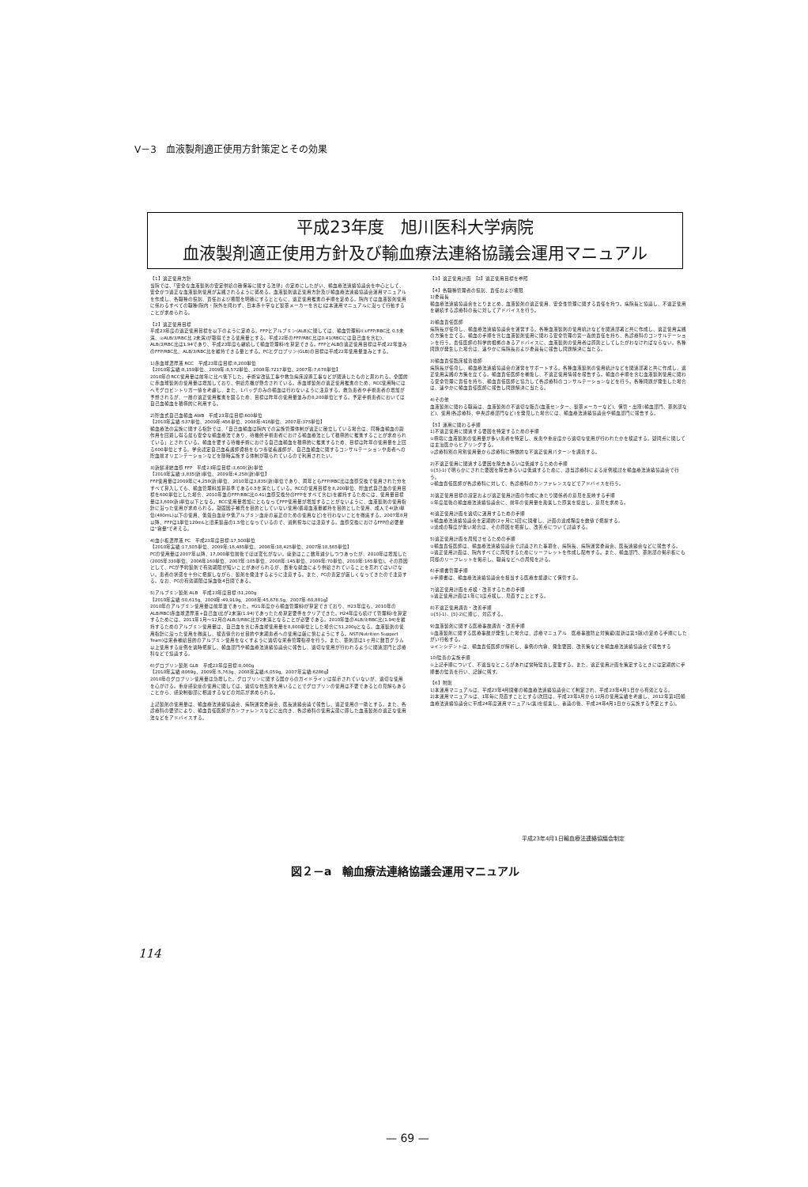V－3　血液製剤適正使用方針策定とその効果
平成23年度　旭川医科大学病院
血液製剤適正使用方針及び輸血療法連絡協議会運用マニュアル
【1】適正使用方針
当院では、「安全な血液製剤の安定供給の確保等に関する法律」の定めにしたがい、輸血療法連絡協議会を中心として、安全かつ適正な血液製剤使用が実践されるように努める。血液製剤適正使用方針及び輸血療法連絡協議会運用マニュアルを作成し、各職種の役割、責任および権限を明確にするとともに、適正使用推進の手順を定める。院内では血液製剤使用に係わるすべての職種(院内・院外を問わず、日本赤十字など製薬メーカーを含む)は本運用マニュアルに沿って行動することが求められる。
【2】適正使用目標
平成23年度の適正使用目標を以下のように定める。FFPとアルブミン(ALB)に関しては、輸血管理料Ⅰ(①FFP/RBC比 0.5未満、②ALB/3/RBC比 2未満)が取得できる使用量とする。平成22年のFFP/RBC比は0.41(RBCには自己血を含む)、ALB/3/RBC比は1.94であり、平成23年度も継続して輸血管理料Ⅰを算定できる。FFPとALBの適正使用目標は平成22年並みのFFP/RBC比、ALB/3/RBC比を維持できる量とする。PCとグロブリン(GLB)の目標は平成22年使用量並みとする。
1)赤血球濃厚液 RCC　平成23年度目標:8,200単位
【2010年実績:8,159単位、2009年:8,572単位、2008年:7217単位、2007年:7,678単位】
2010年のRCC使用量は前年に比べ低下した。手術室改装工事や救急病床設置工事などが関連したものと思われる。全国的に赤血球製剤の使用量は増加しており、供給危機が懸念されている。赤血球製剤の適正使用推進のため、RCC使用時にはヘモグロビントリガー値を考慮し、また、1バッグのみの輸血は行わないように注意する。救急患者や手術患者の増加が予想されるが、一層の適正使用推進を図るため、目標は昨年の使用量並みの8,200単位とする。予定手術患者においては自己血輸血を積極的に利用する。
2)貯血式自己血輸血 AWB　平成23年度目標:600単位
【2010年実績:537単位、2009年:456単位、2008年:416単位、2007年:375単位】
輸血療法の実施に関する指針では、「自己血輸血は院内での実施管理体制が適正に確立している場合は、同種血輸血の副作用を回避し得る最も安全な輸血療法であり、待機的手術患者における輸血療法として積極的に推進することが求められている」とされている。輸血を要する待機手術における自己血輸血を積極的に推進するため、目標は昨年の使用量を上回る600単位とする。学会認定自己血看護師資格をもつ専従看護師が、自己血輸血に関するコンサルテーションや患者への貯血前オリエンテーションなどを随時実施する体制が取られているので利用されたい。
3)新鮮凍結血漿 FFP　平成23年度目標:3,600(新)単位
【2010年実績:3,835(新)単位、2009年:4,258(新)単位】
FFP使用量は2009年に4,258(新)単位、2010年は3,835(新)単位であり、両年ともFFP/RBC比は血漿交換で使用された分をすべて算入しても、輸血管理料加算基準である0.5を満たしている。RCCの使用目標を8,200単位、貯血式自己血の使用目標を600単位とした場合、2010年並のFFP/RBC比0.41(血漿交換分のFFPをすべて含む)を維持するためには、使用量目標量は3,600(新)単位以下となる。RCC使用量増加にともなってFFP使用量が増加することがないように、血液製剤の使用指針に沿った使用が求められる。凝固因子補充を目的としていない使用(循環血液量維持を目的とした使用、成人で4(新)単位(480mL)以下の使用、低蛋白血症や低アルブミン血症の是正のための使用など)を行わないことを徹底する。2007年8月以降、FFPは1単位120mLと旧来製品の1.5倍となっているので、過剰投与には注意する。血漿交換におけるFFPの必要量は"容量"で考える。
4)血小板濃厚液 PC　平成23年度目標:17,500単位
【2010年実績:17,505単位、2009年:16,485単位、2008年:18,425単位、2007年18,565単位】
PCの使用量は2007年以降、17,000単位前後でほぼ変化がない。廃棄はここ数年減少しつつあったが、2010年は増加した(2005年330単位、2006年160単位、2007年:105単位、2008年:145単位、2009年:70単位、2010年:165単位)。その原因として、PCが予約製剤で有効期限が短いことがあげられるが、貴重な献血により供給されていることを忘れてはいけない。患者の状態を十分に把握しながら、製剤を発注するように注意する。また、PCの査定が厳しくなってきたので注意する。なお、PCの有効期限は採血後4日間である。
5)アルブミン製剤 ALB　平成23年度目標:51,200g
【2010年実績:50,615g、2009年:49,919g、2008年:45,678.5g、2007年:60,881g】
2010年のアルブミン使用量は前年並であった。H21年度から輸血管理料Ⅰが算定できており、H23年度も、2010年のALB/RBC(赤血球濃厚液+自己血)比が2未満(1.94)であったため算定要件をクリアできた。H24年度も続けて管理料Ⅰを算定するためには、2011年1月～12月のALB/3/RBC比が2未満となることが必要である。2010年並のALB/3/RBC比(1.94)を維持するためのアルブミン使用量は、自己血を含む赤血球使用量を8,800単位とした場合に51,200gとなる。血液製剤の使用指針に沿った使用を徹底し、検査値合わせ目的や末期患者への使用は厳に慎むようにする。NST(Nutrition Support Team)は栄養補給目的のアルブミン使用をなくすように適切な栄養管理指導を行う。また、薬剤部は1ヶ月に数百グラム以上使用する症例を適時把握し、輸血部門や輸血療法連絡協議会に報告し、適切な使用が行われるように関連部門と診療科などで協議する。
6)グロブリン製剤 GLB　平成23年度目標:8,000g
【2010年実績:8069g、2009年:5,763g、2008年実績:6,059g、2007年実績:6286g】
2010年のグロブリン使用量は急増した。グロブリンに関する国からのガイドラインは提示されていないが、適切な使用を心がける。重症感染症の使用に関しては、適切な抗生剤を用いることでグロブリンの使用は不要であるとの見解もあることから、感染制御部に相談するなどの対応が求められる。
上記製剤の使用量は、輸血療法連絡協議会、病院運営委員会、医長連絡会議で報告し、適正使用の一助とする。また、各診療科の要望により、輸血責任医師がカンファレンスなどに出向き、各診療科の使用実態に即した血液製剤の適正な使用法などをアドバイスする。
【3】適正使用計画　【2】適正使用目標を参照
【4】各職種管理者の役割、責任および権限
1)委員長
輸血療法連絡協議会をとりまとめ、血液製剤の適正使用、安全性管理に関する責任を持つ。病院長と協議し、不適正使用を継続する診療科の長に対してアドバイスを行う。
2)輸血責任医師
病院長が任命し、輸血療法連絡協議会を運営する。各種血液製剤の使用統計などを関連部署と共に作成し、適正使用実践の方策を立てる。輸血の手順を含む血液製剤使用に関わる安全管理の第一義的責任を持ち、各診療科のコンサルテーションを行う。責任医師の科学的根拠のあるアドバイスに、血液製剤の使用者は原則としてしたがわなければならない。各種問題が発生した場合は、速やかに病院長および委員長に報告し問題解決に当たる。
3)輸血責任臨床検査技師
病院長が任命し、輸血療法連絡協議会の運営をサポートする。各種血液製剤の使用統計などを関連部署と共に作成し、適正使用実践の方策を立てる。輸血責任医師を補佐し、不適正使用情報を報告する。輸血の手順を含む血液製剤使用に関わる安全管理に責任を持ち、輸血責任医師と協力して各診療科のコンサルテーションなどを行う。各種問題が発生した場合は、速やかに輸血責任医師に報告し問題解決に当たる。
4)その他
血液製剤に関わる職員は、血液製剤の不適切な販売(血液センター、製薬メーカーなど)、保管・出庫(輸血部門、薬剤部など)、使用(各診療科、中央診療部門など)を発見した場合には、輸血療法連絡協議会や輸血部門に報告する。
【5】運用に関わる手順
1)不適正使用に関連する要因を特定するための手順
①極端に血液製剤の使用量が多い患者を特定し、疾患や重症度から適切な使用が行われたかを検証する。疑問点に関しては主治医からヒアリングする。
②診療科別の月別使用量から診療科に特徴的な不適正使用パターンを調査する。
2)不適正使用に関連する要因を除去あるいは低減するための手順
①[5]-1)で明らかにされた要因を除去あるいは低減するために、該当診療科による症例検討を輸血療法連絡協議会で行う。
②輸血責任医師が各診療科に対して、各診療科のカンファレンスなどでアドバイスを行う。
3)適正使用目標の設定および適正使用計画の作成にあたり関係者の意見を反映する手順
①年度最後の輸血療法連絡協議会に、前年の使用量を勘案した原案を提出し、意見を求める。
4)適正使用計画を適切に運用するための手順
①輸血療法連絡協議会を定期的(2ヶ月に1回)に開催し、計画の達成程度を数値で把握する。
②達成の程度が低い場合は、その原因を把握し、改善点について討議する。
5)適正使用計画を周知させるための手順
①輸血責任医師は、輸血療法連絡協議会で討議された事項を、病院長、病院運営委員会、医長連絡会などに報告する。
②適正使用計画は、院内すべてに周知するためにリーフレットを作成し配布する。また、輸血部門、薬剤部の掲示板にも同様のリーフレットを掲示し、職員などへの周知を計る。
6)手順書管理手順
①手順書は、輸血療法連絡協議会を担当する医療支援課にて保管する。
7)適正使用計画を点検・改善するための手順
①適正使用計画は1年に1度点検し、見直すこととする。
8)不適正使用調査・改善手順
①[5]-1)、[5]-2)に順じ、対応する。
9)血液製剤に関する医療事故調査・改善手順
①血液製剤に関する医療事故が発生した場合は、診療マニュアル　医療事故防止対策編(最新は第5版)の定める手順にしたがい行動する。
②インシデントは、輸血責任医師が解析し、事例の内容、発生要因、改善策などを輸血療法連絡協議会で報告する
10)監査の実施手順
①上記手順について、不適当なところがあれば常時監査し変更する。また、適正使用計画を策定するときには定期的に手順書の監査を行い、記録に残す。
【6】附則
1)本運用マニュアルは、平成23年4月開催の輸血療法連絡協議会にて制定され、平成23年4月1日から有効となる。
2)本運用マニュアルは、1年毎に見直すこととする(次回は、平成23年1月から12月の使用実績を考慮し、2012年第1回輸血療法連絡協議会に平成24年度運用マニュアル(案)を提案し、審議の後、平成24年4月1日から実施する予定とする)。
平成23年4月1日輸血療法連絡協議会制定
図２－a　輸血療法連絡協議会運用マニュアル
114
— 69 —